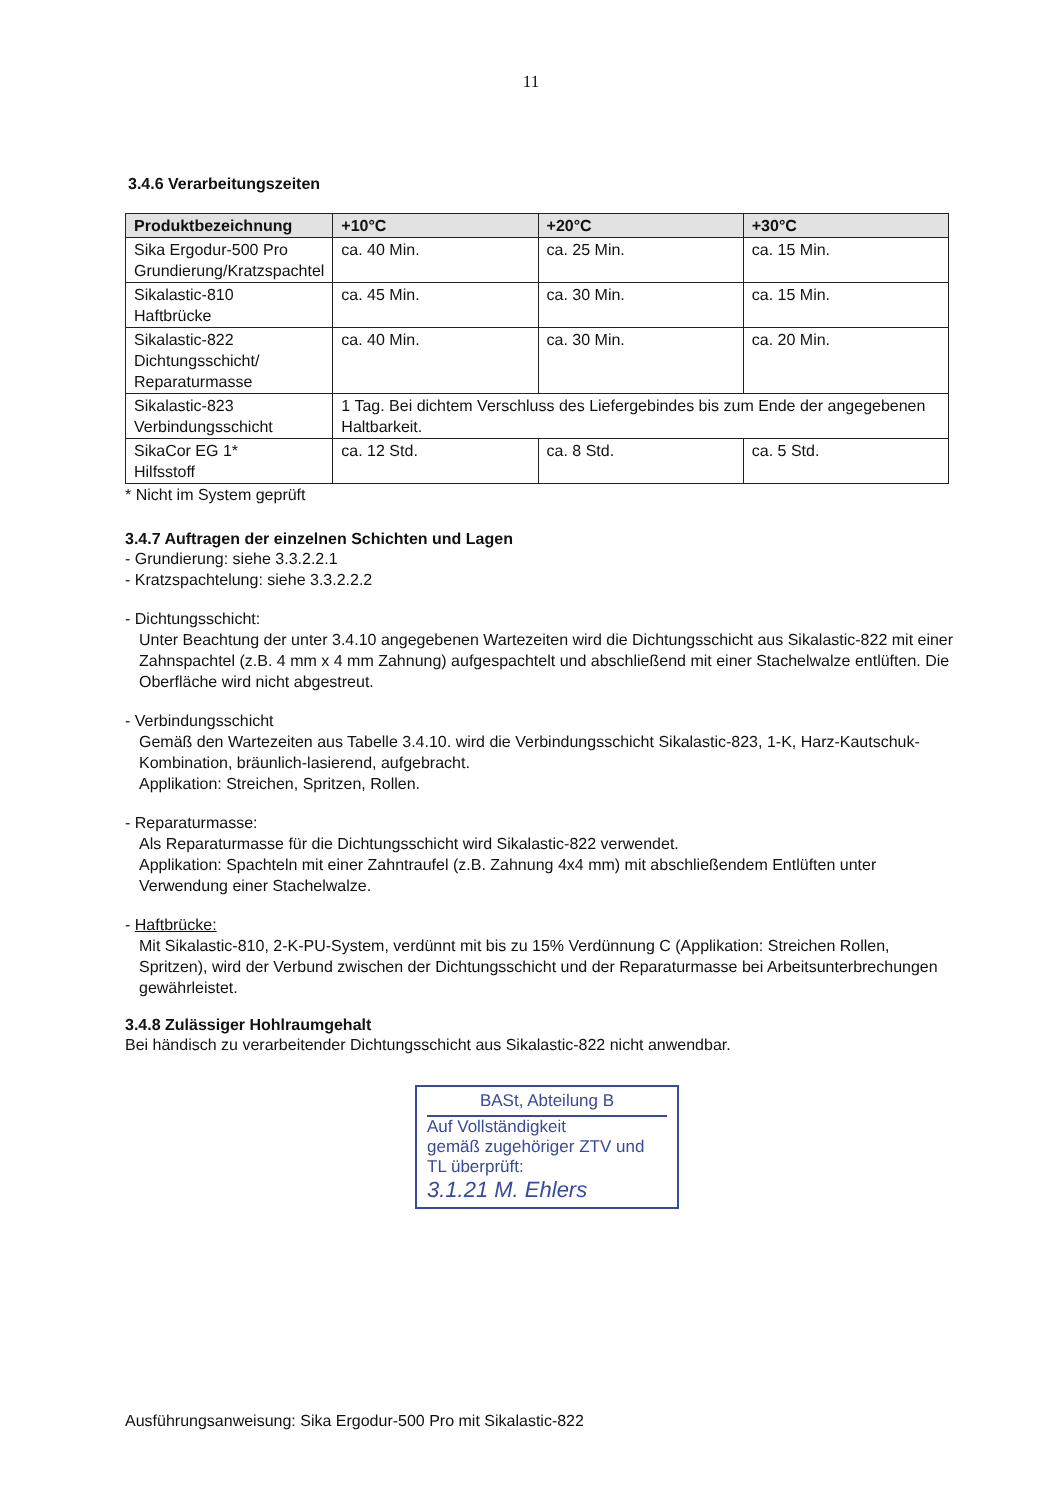11
3.4.6 Verarbeitungszeiten
| Produktbezeichnung | +10°C | +20°C | +30°C |
| --- | --- | --- | --- |
| Sika Ergodur-500 Pro Grundierung/Kratzspachtel | ca. 40 Min. | ca. 25 Min. | ca. 15 Min. |
| Sikalastic-810 Haftbrücke | ca. 45 Min. | ca. 30 Min. | ca. 15 Min. |
| Sikalastic-822 Dichtungsschicht/ Reparaturmasse | ca. 40 Min. | ca. 30 Min. | ca. 20 Min. |
| Sikalastic-823 Verbindungsschicht | 1 Tag. Bei dichtem Verschluss des Liefergebindes bis zum Ende der angegebenen Haltbarkeit. | | |
| SikaCor EG 1* Hilfsstoff | ca. 12 Std. | ca. 8 Std. | ca. 5 Std. |
* Nicht im System geprüft
3.4.7 Auftragen der einzelnen Schichten und Lagen
- Grundierung: siehe 3.3.2.2.1
- Kratzspachtelung: siehe 3.3.2.2.2
- Dichtungsschicht:
Unter Beachtung der unter 3.4.10 angegebenen Wartezeiten wird die Dichtungsschicht aus Sikalastic-822 mit einer Zahnspachtel (z.B. 4 mm x 4 mm Zahnung) aufgespachtelt und abschließend mit einer Stachelwalze entlüften. Die Oberfläche wird nicht abgestreut.
- Verbindungsschicht
Gemäß den Wartezeiten aus Tabelle 3.4.10. wird die Verbindungsschicht Sikalastic-823, 1-K, Harz-Kautschuk-Kombination, bräunlich-lasierend, aufgebracht.
Applikation: Streichen, Spritzen, Rollen.
- Reparaturmasse:
Als Reparaturmasse für die Dichtungsschicht wird Sikalastic-822 verwendet.
Applikation: Spachteln mit einer Zahntraufel (z.B. Zahnung 4x4 mm) mit abschließendem Entlüften unter Verwendung einer Stachelwalze.
- Haftbrücke:
Mit Sikalastic-810, 2-K-PU-System, verdünnt mit bis zu 15% Verdünnung C (Applikation: Streichen Rollen, Spritzen), wird der Verbund zwischen der Dichtungsschicht und der Reparaturmasse bei Arbeitsunterbrechungen gewährleistet.
3.4.8 Zulässiger Hohlraumgehalt
Bei händisch zu verarbeitender Dichtungsschicht aus Sikalastic-822 nicht anwendbar.
BASt, Abteilung B
Auf Vollständigkeit
gemäß zugehöriger ZTV und
TL überprüft:
3.1.21 M. Ehlers
Ausführungsanweisung: Sika Ergodur-500 Pro mit Sikalastic-822